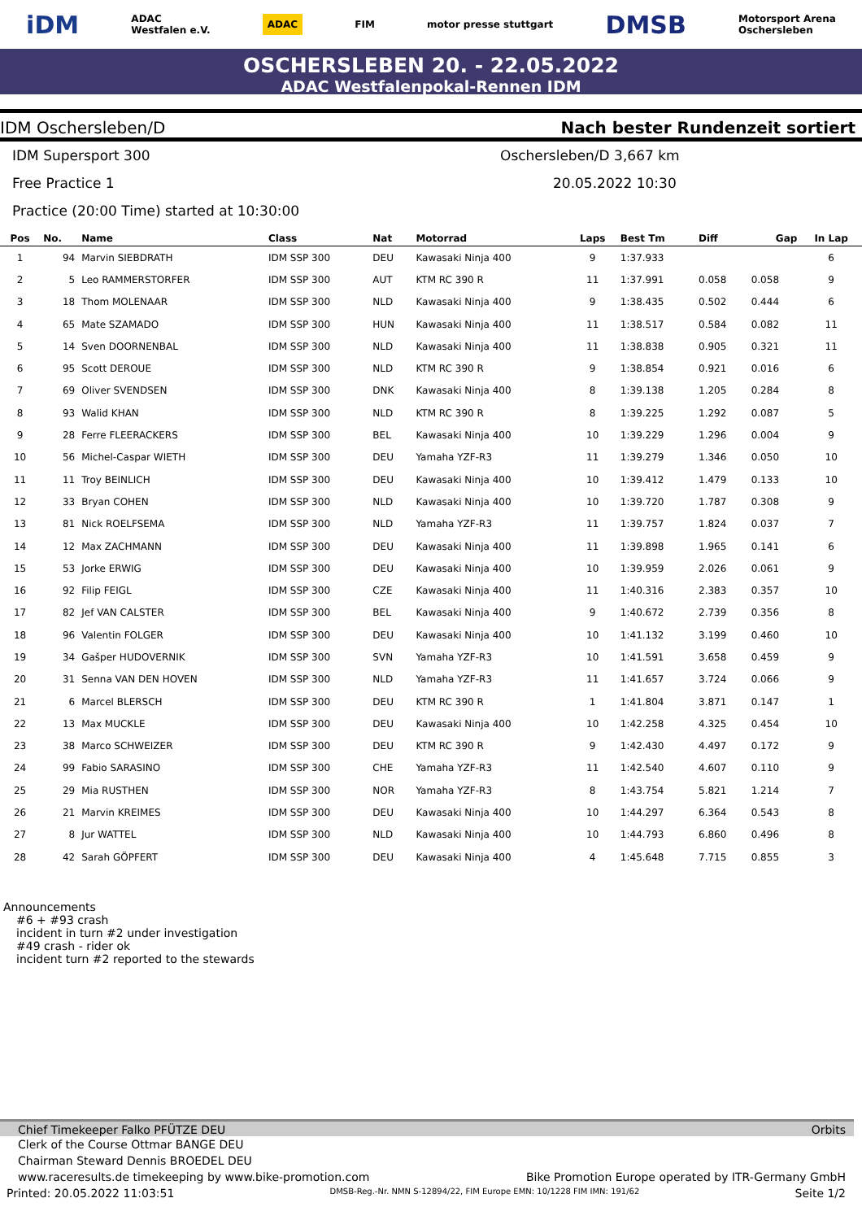iDM ADAC
Westfalen e.V. ADAC FIM motor presse stuttgart DMSB Motorsport Arena
Oschersleben
OSCHERSLEBEN 20. - 22.05.2022
ADAC Westfalenpokal-Rennen IDM
IDM Oschersleben/D Nach bester Rundenzeit sortiert
IDM Supersport 300 Oschersleben/D 3,667 km
Free Practice 1 20.05.2022 10:30
Practice (20:00 Time) started at 10:30:00
| Pos | No. | Name | Class | Nat | Motorrad | Laps | Best Tm | Diff | Gap | In Lap |
| --- | --- | --- | --- | --- | --- | --- | --- | --- | --- | --- |
| 1 | 94 | Marvin SIEBDRATH | IDM SSP 300 | DEU | Kawasaki Ninja 400 | 9 | 1:37.933 | | | 6 |
| 2 | 5 | Leo RAMMERSTORFER | IDM SSP 300 | AUT | KTM RC 390 R | 11 | 1:37.991 | 0.058 | 0.058 | 9 |
| 3 | 18 | Thom MOLENAAR | IDM SSP 300 | NLD | Kawasaki Ninja 400 | 9 | 1:38.435 | 0.502 | 0.444 | 6 |
| 4 | 65 | Mate SZAMADO | IDM SSP 300 | HUN | Kawasaki Ninja 400 | 11 | 1:38.517 | 0.584 | 0.082 | 11 |
| 5 | 14 | Sven DOORNENBAL | IDM SSP 300 | NLD | Kawasaki Ninja 400 | 11 | 1:38.838 | 0.905 | 0.321 | 11 |
| 6 | 95 | Scott DEROUE | IDM SSP 300 | NLD | KTM RC 390 R | 9 | 1:38.854 | 0.921 | 0.016 | 6 |
| 7 | 69 | Oliver SVENDSEN | IDM SSP 300 | DNK | Kawasaki Ninja 400 | 8 | 1:39.138 | 1.205 | 0.284 | 8 |
| 8 | 93 | Walid KHAN | IDM SSP 300 | NLD | KTM RC 390 R | 8 | 1:39.225 | 1.292 | 0.087 | 5 |
| 9 | 28 | Ferre FLEERACKERS | IDM SSP 300 | BEL | Kawasaki Ninja 400 | 10 | 1:39.229 | 1.296 | 0.004 | 9 |
| 10 | 56 | Michel-Caspar WIETH | IDM SSP 300 | DEU | Yamaha YZF-R3 | 11 | 1:39.279 | 1.346 | 0.050 | 10 |
| 11 | 11 | Troy BEINLICH | IDM SSP 300 | DEU | Kawasaki Ninja 400 | 10 | 1:39.412 | 1.479 | 0.133 | 10 |
| 12 | 33 | Bryan COHEN | IDM SSP 300 | NLD | Kawasaki Ninja 400 | 10 | 1:39.720 | 1.787 | 0.308 | 9 |
| 13 | 81 | Nick ROELFSEMA | IDM SSP 300 | NLD | Yamaha YZF-R3 | 11 | 1:39.757 | 1.824 | 0.037 | 7 |
| 14 | 12 | Max ZACHMANN | IDM SSP 300 | DEU | Kawasaki Ninja 400 | 11 | 1:39.898 | 1.965 | 0.141 | 6 |
| 15 | 53 | Jorke ERWIG | IDM SSP 300 | DEU | Kawasaki Ninja 400 | 10 | 1:39.959 | 2.026 | 0.061 | 9 |
| 16 | 92 | Filip FEIGL | IDM SSP 300 | CZE | Kawasaki Ninja 400 | 11 | 1:40.316 | 2.383 | 0.357 | 10 |
| 17 | 82 | Jef VAN CALSTER | IDM SSP 300 | BEL | Kawasaki Ninja 400 | 9 | 1:40.672 | 2.739 | 0.356 | 8 |
| 18 | 96 | Valentin FOLGER | IDM SSP 300 | DEU | Kawasaki Ninja 400 | 10 | 1:41.132 | 3.199 | 0.460 | 10 |
| 19 | 34 | Gašper HUDOVERNIK | IDM SSP 300 | SVN | Yamaha YZF-R3 | 10 | 1:41.591 | 3.658 | 0.459 | 9 |
| 20 | 31 | Senna VAN DEN HOVEN | IDM SSP 300 | NLD | Yamaha YZF-R3 | 11 | 1:41.657 | 3.724 | 0.066 | 9 |
| 21 | 6 | Marcel BLERSCH | IDM SSP 300 | DEU | KTM RC 390 R | 1 | 1:41.804 | 3.871 | 0.147 | 1 |
| 22 | 13 | Max MUCKLE | IDM SSP 300 | DEU | Kawasaki Ninja 400 | 10 | 1:42.258 | 4.325 | 0.454 | 10 |
| 23 | 38 | Marco SCHWEIZER | IDM SSP 300 | DEU | KTM RC 390 R | 9 | 1:42.430 | 4.497 | 0.172 | 9 |
| 24 | 99 | Fabio SARASINO | IDM SSP 300 | CHE | Yamaha YZF-R3 | 11 | 1:42.540 | 4.607 | 0.110 | 9 |
| 25 | 29 | Mia RUSTHEN | IDM SSP 300 | NOR | Yamaha YZF-R3 | 8 | 1:43.754 | 5.821 | 1.214 | 7 |
| 26 | 21 | Marvin KREIMES | IDM SSP 300 | DEU | Kawasaki Ninja 400 | 10 | 1:44.297 | 6.364 | 0.543 | 8 |
| 27 | 8 | Jur WATTEL | IDM SSP 300 | NLD | Kawasaki Ninja 400 | 10 | 1:44.793 | 6.860 | 0.496 | 8 |
| 28 | 42 | Sarah GÖPFERT | IDM SSP 300 | DEU | Kawasaki Ninja 400 | 4 | 1:45.648 | 7.715 | 0.855 | 3 |
Announcements
#6 + #93 crash
incident in turn #2 under investigation
#49 crash - rider ok
incident turn #2 reported to the stewards
Chief Timekeeper Falko PFÜTZE DEU Orbits
Clerk of the Course Ottmar BANGE DEU
Chairman Steward Dennis BROEDEL DEU
www.raceresults.de timekeeping by www.bike-promotion.com Bike Promotion Europe operated by ITR-Germany GmbH
Printed: 20.05.2022 11:03:51 DMSB-Reg.-Nr. NMN S-12894/22, FIM Europe EMN: 10/1228 FIM IMN: 191/62 Seite 1/2